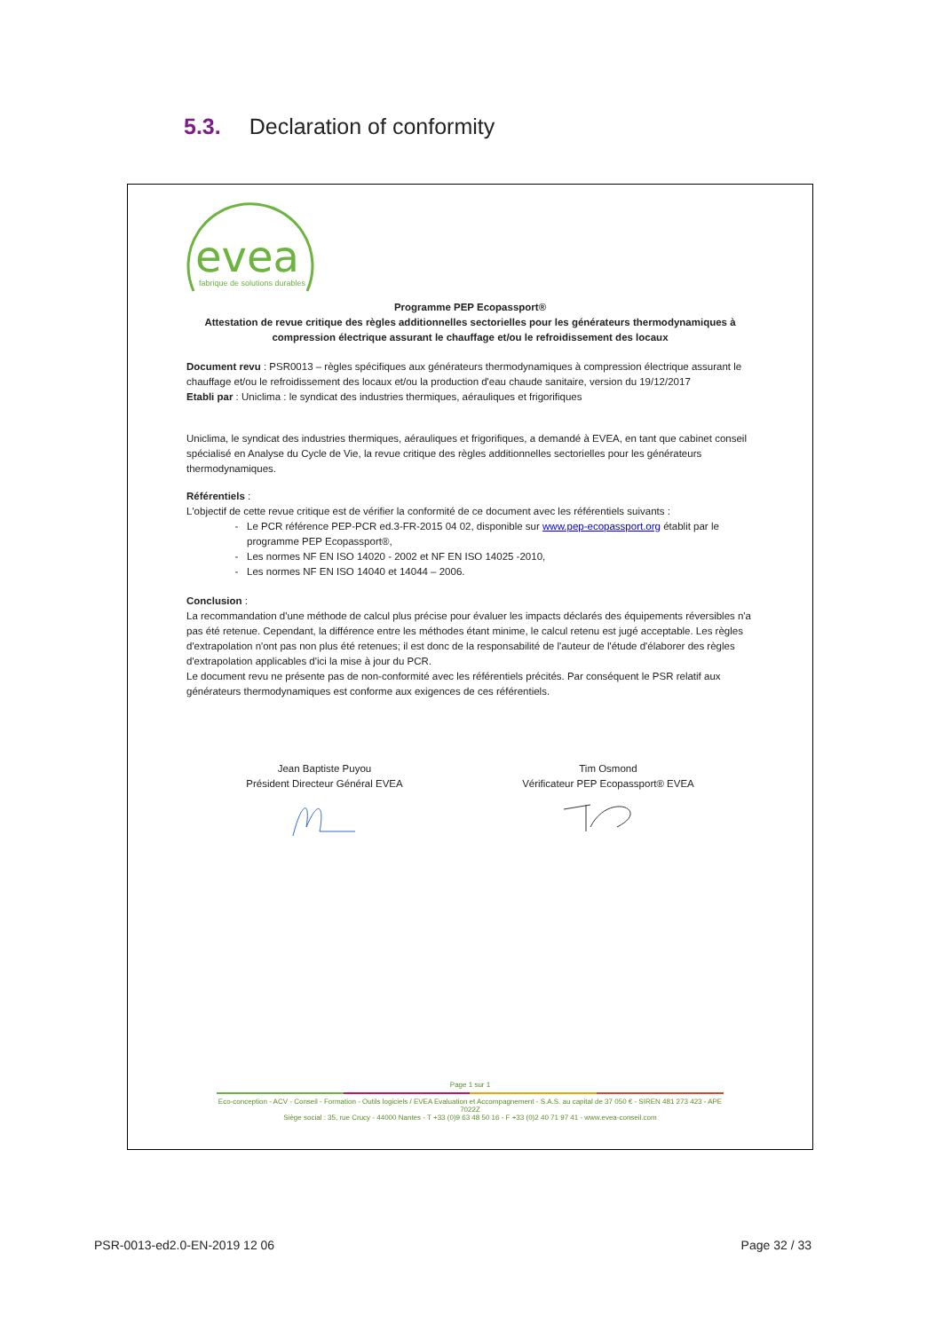5.3. Declaration of conformity
evea
fabrique de solutions durables
Programme PEP Ecopassport®
Attestation de revue critique des règles additionnelles sectorielles pour les générateurs thermodynamiques à compression électrique assurant le chauffage et/ou le refroidissement des locaux
Document revu : PSR0013 – règles spécifiques aux générateurs thermodynamiques à compression électrique assurant le chauffage et/ou le refroidissement des locaux et/ou la production d'eau chaude sanitaire, version du 19/12/2017
Etabli par : Uniclima : le syndicat des industries thermiques, aérauliques et frigorifiques
Uniclima, le syndicat des industries thermiques, aérauliques et frigorifiques, a demandé à EVEA, en tant que cabinet conseil spécialisé en Analyse du Cycle de Vie, la revue critique des règles additionnelles sectorielles pour les générateurs thermodynamiques.
Référentiels :
L'objectif de cette revue critique est de vérifier la conformité de ce document avec les référentiels suivants :
Le PCR référence PEP-PCR ed.3-FR-2015 04 02, disponible sur www.pep-ecopassport.org établit par le programme PEP Ecopassport®,
Les normes NF EN ISO 14020 - 2002 et NF EN ISO 14025 -2010,
Les normes NF EN ISO 14040 et 14044 – 2006.
Conclusion :
La recommandation d'une méthode de calcul plus précise pour évaluer les impacts déclarés des équipements réversibles n'a pas été retenue. Cependant, la différence entre les méthodes étant minime, le calcul retenu est jugé acceptable. Les règles d'extrapolation n'ont pas non plus été retenues; il est donc de la responsabilité de l'auteur de l'étude d'élaborer des règles d'extrapolation applicables d'ici la mise à jour du PCR.
Le document revu ne présente pas de non-conformité avec les référentiels précités. Par conséquent le PSR relatif aux générateurs thermodynamiques est conforme aux exigences de ces référentiels.
Jean Baptiste Puyou
Président Directeur Général EVEA
Tim Osmond
Vérificateur PEP Ecopassport® EVEA
Page 1 sur 1
Eco-conception - ACV - Conseil - Formation - Outils logiciels / EVEA Evaluation et Accompagnement - S.A.S. au capital de 37 050 € - SIREN 481 273 423 - APE 7022Z
Siège social : 35, rue Crucy - 44000 Nantes - T +33 (0)9 63 48 50 16 - F +33 (0)2 40 71 97 41 - www.evea-conseil.com
PSR-0013-ed2.0-EN-2019 12 06 Page 32 / 33